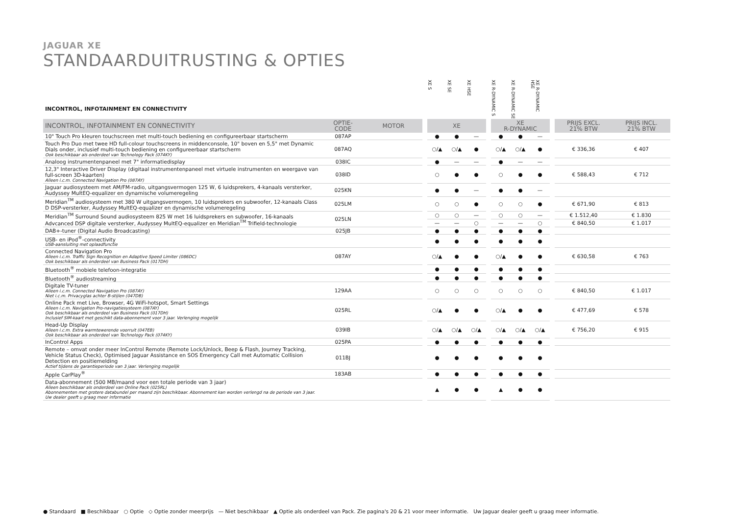JAGUAR XE
STANDAARDUITRUSTING & OPTIES
| INCONTROL, INFOTAINMENT EN CONNECTIVITY | | | | XE S | XE SE | XE HSE | | XE R-DYNAMIC S | XE R-DYNAMIC SE | XE R-DYNAMIC HSE | | | |
| --- | --- | --- | --- | --- | --- | --- | --- | --- | --- | --- | --- | --- | --- |
| INCONTROL, INFOTAINMENT EN CONNECTIVITY | OPTIE- CODE | MOTOR | | XE | | | | XE R-DYNAMIC | | | | PRIJS EXCL. 21% BTW | PRIJS INCL. 21% BTW |
| 10" Touch Pro kleuren touchscreen met multi-touch bediening en configureerbaar startscherm | 087AP | | | ● | ● | — | | ● | ● | — | | | |
| Touch Pro Duo met twee HD full-colour touchscreens in middenconsole, 10" boven en 5,5" met Dynamic Dials onder, inclusief multi-touch bediening en configureerbaar startscherm Ook beschikbaar als onderdeel van Technology Pack (074KY) | 087AQ | | | ○/▲ | ○/▲ | ● | | ○/▲ | ○/▲ | ● | | € 336,36 | € 407 |
| Analoog instrumentenpaneel met 7" informatiedisplay | 038IC | | | ● | — | — | | ● | — | — | | | |
| 12,3" Interactive Driver Display (digitaal instrumentenpaneel met virtuele instrumenten en weergave van full-screen 3D-kaarten) Alleen i.c.m. Connected Navigation Pro (087AY) | 038ID | | | ○ | ● | ● | | ○ | ● | ● | | € 588,43 | € 712 |
| Jaguar audiosysteem met AM/FM-radio, uitgangsvermogen 125 W, 6 luidsprekers, 4-kanaals versterker, Audyssey MultEQ-equalizer en dynamische volumeregeling | 025KN | | | ● | ● | — | | ● | ● | — | | | |
| Meridian<sup>TM</sup> audiosysteem met 380 W uitgangsvermogen, 10 luidsprekers en subwoofer, 12-kanaals Class D DSP-versterker, Audyssey MultEQ-equalizer en dynamische volumeregeling | 025LM | | | ○ | ○ | ● | | ○ | ○ | ● | | € 671,90 | € 813 |
| Meridian<sup>TM</sup> Surround Sound audiosysteem 825 W met 16 luidsprekers en subwoofer, 16-kanaals Advcanced DSP digitale versterker, Audyssey MultEQ-equalizer en Meridian<sup>TM</sup> Trifield-technologie | 025LN | | | ○ | ○ | — | | ○ | ○ | — | | € 1.512,40 | € 1.830 |
| | | | | — | — | ○ | | — | — | ○ | | € 840,50 | € 1.017 |
| DAB+-tuner (Digital Audio Broadcasting) | 025JB | | | ● | ● | ● | | ● | ● | ● | | | |
| USB- en iPod<sup>®</sup>-connectivity USB-aansluiting met oplaadfunctie | | | | ● | ● | ● | | ● | ● | ● | | | |
| Connected Navigation Pro Alleen i.c.m. Traffic Sign Recognition en Adaptive Speed Limiter (086DC) Ook beschikbaar als onderdeel van Business Pack (017DH) | 087AY | | | ○/▲ | ● | ● | | ○/▲ | ● | ● | | € 630,58 | € 763 |
| Bluetooth<sup>®</sup> mobiele telefoon-integratie | | | | ● | ● | ● | | ● | ● | ● | | | |
| Bluetooth<sup>®</sup> audiostreaming | | | | ● | ● | ● | | ● | ● | ● | | | |
| Digitale TV-tuner Alleen i.c.m. Connected Navigation Pro (087AY) Niet i.c.m. Privacyglas achter B-stijlen (047DB) | 129AA | | | ○ | ○ | ○ | | ○ | ○ | ○ | | € 840,50 | € 1.017 |
| Online Pack met Live, Browser, 4G WiFi-hotspot, Smart Settings Alleen i.c.m. Navigation Pro-navigatiesysteem (087AY) Ook beschikbaar als onderdeel van Business Pack (017DH) Inclusief SIM-kaart met geschikt data-abonnement voor 3 jaar. Verlenging mogelijk | 025RL | | | ○/▲ | ● | ● | | ○/▲ | ● | ● | | € 477,69 | € 578 |
| Head-Up Display Alleen i.c.m. Extra warmtewerende voorruit (047EB) Ook beschikbaar als onderdeel van Technology Pack (074KY) | 039IB | | | ○/▲ | ○/▲ | ○/▲ | | ○/▲ | ○/▲ | ○/▲ | | € 756,20 | € 915 |
| InControl Apps | 025PA | | | ● | ● | ● | | ● | ● | ● | | | |
| Remote – omvat onder meer InControl Remote (Remote Lock/Unlock, Beep & Flash, Journey Tracking, Vehicle Status Check), Optimised Jaguar Assistance en SOS Emergency Call met Automatic Collision Detection en positiemelding Actief tijdens de garantieperiode van 3 jaar. Verlenging mogelijk | 011BJ | | | ● | ● | ● | | ● | ● | ● | | | |
| Apple CarPlay<sup>®</sup> | 183AB | | | ● | ● | ● | | ● | ● | ● | | | |
| Data-abonnement (500 MB/maand voor een totale periode van 3 jaar) Alleen beschikbaar als onderdeel van Online Pack (025RL) Abonnementen met grotere databundel per maand zijn beschikbaar. Abonnement kan worden verlengd na de periode van 3 jaar. Uw dealer geeft u graag meer informatie | | | | ▲ | ● | ● | | ▲ | ● | ● | | | |
● Standaard ■ Beschikbaar ○ Optie ◇ Optie zonder meerprijs — Niet beschikbaar ▲ Optie als onderdeel van Pack. Zie pagina's 20 & 21 voor meer informatie. Uw Jaguar dealer geeft u graag meer informatie.